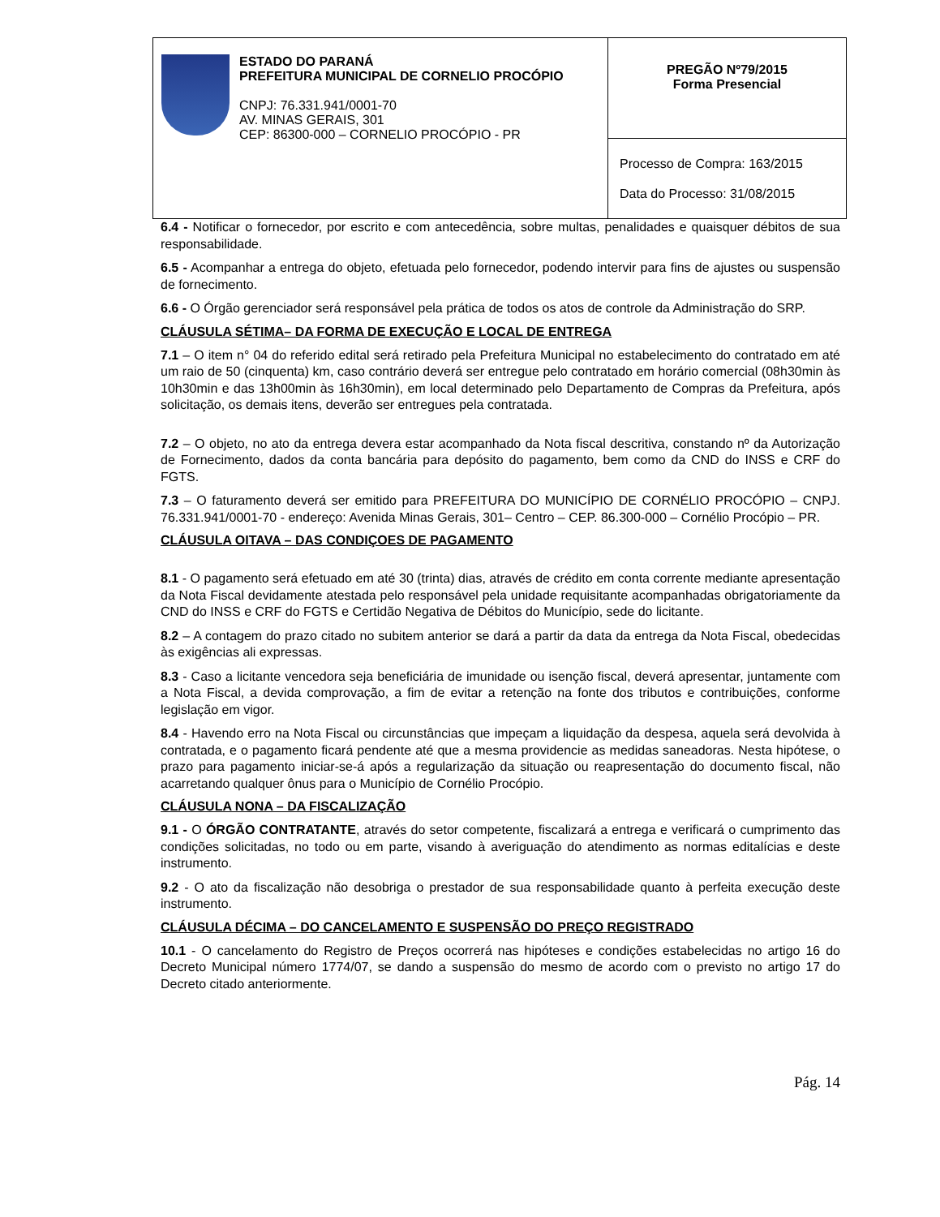| ESTADO DO PARANÁ PREFEITURA MUNICIPAL DE CORNELIO PROCÓPIO CNPJ: 76.331.941/0001-70 AV. MINAS GERAIS, 301 CEP: 86300-000 – CORNELIO PROCÓPIO - PR | PREGÃO Nº79/2015 Forma Presencial |
| | Processo de Compra: 163/2015 Data do Processo: 31/08/2015 |
6.4 - Notificar o fornecedor, por escrito e com antecedência, sobre multas, penalidades e quaisquer débitos de sua responsabilidade.
6.5 - Acompanhar a entrega do objeto, efetuada pelo fornecedor, podendo intervir para fins de ajustes ou suspensão de fornecimento.
6.6 - O Órgão gerenciador será responsável pela prática de todos os atos de controle da Administração do SRP.
CLÁUSULA SÉTIMA– DA FORMA DE EXECUÇÃO E LOCAL DE ENTREGA
7.1 – O item n° 04 do referido edital será retirado pela Prefeitura Municipal no estabelecimento do contratado em até um raio de 50 (cinquenta) km, caso contrário deverá ser entregue pelo contratado em horário comercial (08h30min às 10h30min e das 13h00min às 16h30min), em local determinado pelo Departamento de Compras da Prefeitura, após solicitação, os demais itens, deverão ser entregues pela contratada.
7.2 – O objeto, no ato da entrega devera estar acompanhado da Nota fiscal descritiva, constando nº da Autorização de Fornecimento, dados da conta bancária para depósito do pagamento, bem como da CND do INSS e CRF do FGTS.
7.3 – O faturamento deverá ser emitido para PREFEITURA DO MUNICÍPIO DE CORNÉLIO PROCÓPIO – CNPJ. 76.331.941/0001-70 - endereço: Avenida Minas Gerais, 301– Centro – CEP. 86.300-000 – Cornélio Procópio – PR.
CLÁUSULA OITAVA – DAS CONDIÇOES DE PAGAMENTO
8.1 - O pagamento será efetuado em até 30 (trinta) dias, através de crédito em conta corrente mediante apresentação da Nota Fiscal devidamente atestada pelo responsável pela unidade requisitante acompanhadas obrigatoriamente da CND do INSS e CRF do FGTS e Certidão Negativa de Débitos do Município, sede do licitante.
8.2 – A contagem do prazo citado no subitem anterior se dará a partir da data da entrega da Nota Fiscal, obedecidas às exigências ali expressas.
8.3 - Caso a licitante vencedora seja beneficiária de imunidade ou isenção fiscal, deverá apresentar, juntamente com a Nota Fiscal, a devida comprovação, a fim de evitar a retenção na fonte dos tributos e contribuições, conforme legislação em vigor.
8.4 - Havendo erro na Nota Fiscal ou circunstâncias que impeçam a liquidação da despesa, aquela será devolvida à contratada, e o pagamento ficará pendente até que a mesma providencie as medidas saneadoras. Nesta hipótese, o prazo para pagamento iniciar-se-á após a regularização da situação ou reapresentação do documento fiscal, não acarretando qualquer ônus para o Município de Cornélio Procópio.
CLÁUSULA NONA – DA FISCALIZAÇÃO
9.1 - O ÓRGÃO CONTRATANTE, através do setor competente, fiscalizará a entrega e verificará o cumprimento das condições solicitadas, no todo ou em parte, visando à averiguação do atendimento as normas editalícias e deste instrumento.
9.2 - O ato da fiscalização não desobriga o prestador de sua responsabilidade quanto à perfeita execução deste instrumento.
CLÁUSULA DÉCIMA – DO CANCELAMENTO E SUSPENSÃO DO PREÇO REGISTRADO
10.1 - O cancelamento do Registro de Preços ocorrerá nas hipóteses e condições estabelecidas no artigo 16 do Decreto Municipal número 1774/07, se dando a suspensão do mesmo de acordo com o previsto no artigo 17 do Decreto citado anteriormente.
Pág. 14